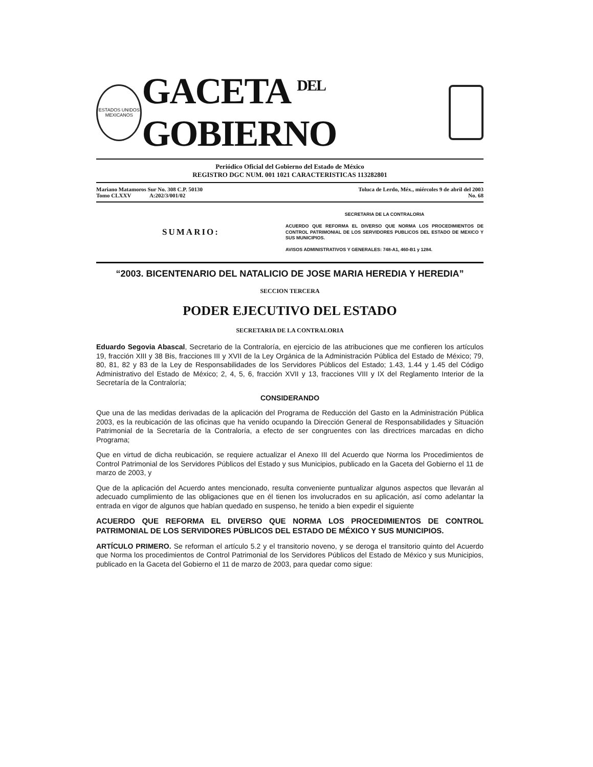ESTADOS UNIDOS MEXICANOS
GACETA <sup>DEL</sup> GOBIERNO
Periódico Oficial del Gobierno del Estado de México
REGISTRO DGC NUM. 001 1021 CARACTERISTICAS 113282801
Mariano Matamoros Sur No. 308 C.P. 50130
Tomo CLXXV A:202/3/001/02
Toluca de Lerdo, Méx., miércoles 9 de abril del 2003
No. 68
SUMARIO:
SECRETARIA DE LA CONTRALORIA
ACUERDO QUE REFORMA EL DIVERSO QUE NORMA LOS PROCEDIMIENTOS DE CONTROL PATRIMONIAL DE LOS SERVIDORES PUBLICOS DEL ESTADO DE MEXICO Y SUS MUNICIPIOS.
AVISOS ADMINISTRATIVOS Y GENERALES: 748-A1, 460-B1 y 1284.
“2003. BICENTENARIO DEL NATALICIO DE JOSE MARIA HEREDIA Y HEREDIA”
SECCION TERCERA
PODER EJECUTIVO DEL ESTADO
SECRETARIA DE LA CONTRALORIA
Eduardo Segovia Abascal, Secretario de la Contraloría, en ejercicio de las atribuciones que me confieren los artículos 19, fracción XIII y 38 Bis, fracciones III y XVII de la Ley Orgánica de la Administración Pública del Estado de México; 79, 80, 81, 82 y 83 de la Ley de Responsabilidades de los Servidores Públicos del Estado; 1.43, 1.44 y 1.45 del Código Administrativo del Estado de México; 2, 4, 5, 6, fracción XVII y 13, fracciones VIII y IX del Reglamento Interior de la Secretaría de la Contraloría;
CONSIDERANDO
Que una de las medidas derivadas de la aplicación del Programa de Reducción del Gasto en la Administración Pública 2003, es la reubicación de las oficinas que ha venido ocupando la Dirección General de Responsabilidades y Situación Patrimonial de la Secretaría de la Contraloría, a efecto de ser congruentes con las directrices marcadas en dicho Programa;
Que en virtud de dicha reubicación, se requiere actualizar el Anexo III del Acuerdo que Norma los Procedimientos de Control Patrimonial de los Servidores Públicos del Estado y sus Municipios, publicado en la Gaceta del Gobierno el 11 de marzo de 2003, y
Que de la aplicación del Acuerdo antes mencionado, resulta conveniente puntualizar algunos aspectos que llevarán al adecuado cumplimiento de las obligaciones que en él tienen los involucrados en su aplicación, así como adelantar la entrada en vigor de algunos que habían quedado en suspenso, he tenido a bien expedir el siguiente
ACUERDO QUE REFORMA EL DIVERSO QUE NORMA LOS PROCEDIMIENTOS DE CONTROL PATRIMONIAL DE LOS SERVIDORES PÚBLICOS DEL ESTADO DE MÉXICO Y SUS MUNICIPIOS.
ARTÍCULO PRIMERO. Se reforman el artículo 5.2 y el transitorio noveno, y se deroga el transitorio quinto del Acuerdo que Norma los procedimientos de Control Patrimonial de los Servidores Públicos del Estado de México y sus Municipios, publicado en la Gaceta del Gobierno el 11 de marzo de 2003, para quedar como sigue: